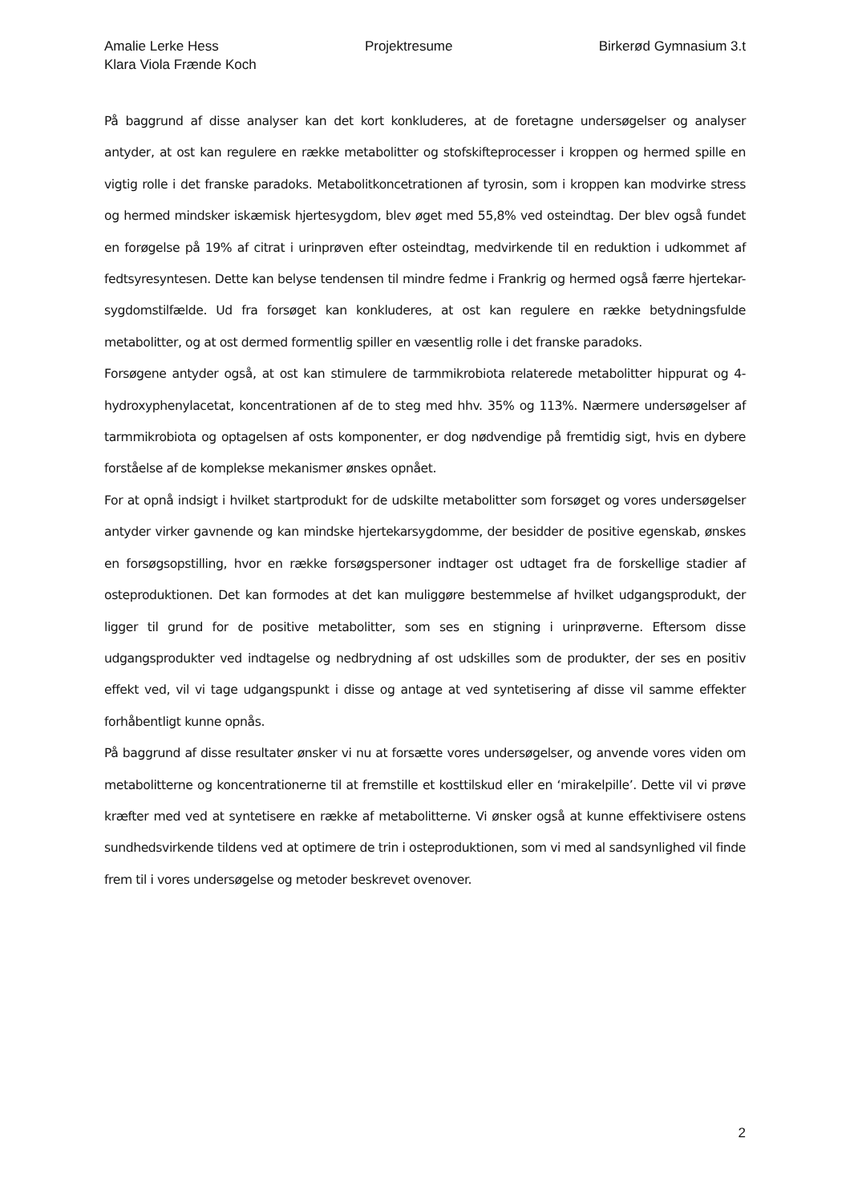Amalie Lerke Hess Projektresume Birkerød Gymnasium 3.t
Klara Viola Frænde Koch
På baggrund af disse analyser kan det kort konkluderes, at de foretagne undersøgelser og analyser antyder, at ost kan regulere en række metabolitter og stofskifteprocesser i kroppen og hermed spille en vigtig rolle i det franske paradoks. Metabolitkoncetrationen af tyrosin, som i kroppen kan modvirke stress og hermed mindsker iskæmisk hjertesygdom, blev øget med 55,8% ved osteindtag. Der blev også fundet en forøgelse på 19% af citrat i urinprøven efter osteindtag, medvirkende til en reduktion i udkommet af fedtsyresyntesen. Dette kan belyse tendensen til mindre fedme i Frankrig og hermed også færre hjertekar-sygdomstilfælde. Ud fra forsøget kan konkluderes, at ost kan regulere en række betydningsfulde metabolitter, og at ost dermed formentlig spiller en væsentlig rolle i det franske paradoks.
Forsøgene antyder også, at ost kan stimulere de tarmmikrobiota relaterede metabolitter hippurat og 4-hydroxyphenylacetat, koncentrationen af de to steg med hhv. 35% og 113%. Nærmere undersøgelser af tarmmikrobiota og optagelsen af osts komponenter, er dog nødvendige på fremtidig sigt, hvis en dybere forståelse af de komplekse mekanismer ønskes opnået.
For at opnå indsigt i hvilket startprodukt for de udskilte metabolitter som forsøget og vores undersøgelser antyder virker gavnende og kan mindske hjertekarsygdomme, der besidder de positive egenskab, ønskes en forsøgsopstilling, hvor en række forsøgspersoner indtager ost udtaget fra de forskellige stadier af osteproduktionen. Det kan formodes at det kan muliggøre bestemmelse af hvilket udgangsprodukt, der ligger til grund for de positive metabolitter, som ses en stigning i urinprøverne. Eftersom disse udgangsprodukter ved indtagelse og nedbrydning af ost udskilles som de produkter, der ses en positiv effekt ved, vil vi tage udgangspunkt i disse og antage at ved syntetisering af disse vil samme effekter forhåbentligt kunne opnås.
På baggrund af disse resultater ønsker vi nu at forsætte vores undersøgelser, og anvende vores viden om metabolitterne og koncentrationerne til at fremstille et kosttilskud eller en ‘mirakelpille’. Dette vil vi prøve kræfter med ved at syntetisere en række af metabolitterne. Vi ønsker også at kunne effektivisere ostens sundhedsvirkende tildens ved at optimere de trin i osteproduktionen, som vi med al sandsynlighed vil finde frem til i vores undersøgelse og metoder beskrevet ovenover.
2